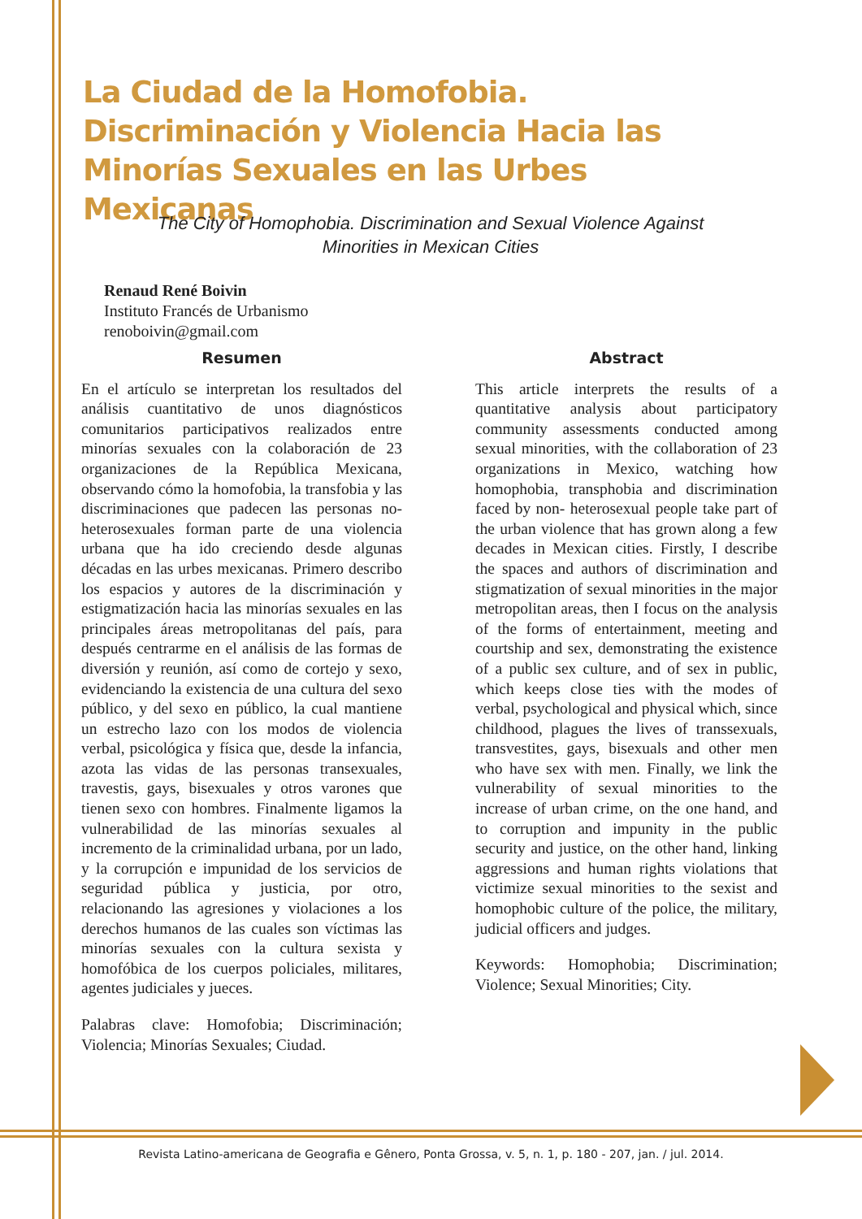La Ciudad de la Homofobia. Discriminación y Violencia Hacia las Minorías Sexuales en las Urbes Mexicanas
The City of Homophobia. Discrimination and Sexual Violence Against Minorities in Mexican Cities
Renaud René Boivin
Instituto Francés de Urbanismo
renoboivin@gmail.com
Resumen
En el artículo se interpretan los resultados del análisis cuantitativo de unos diagnósticos comunitarios participativos realizados entre minorías sexuales con la colaboración de 23 organizaciones de la República Mexicana, observando cómo la homofobia, la transfobia y las discriminaciones que padecen las personas no-heterosexuales forman parte de una violencia urbana que ha ido creciendo desde algunas décadas en las urbes mexicanas. Primero describo los espacios y autores de la discriminación y estigmatización hacia las minorías sexuales en las principales áreas metropolitanas del país, para después centrarme en el análisis de las formas de diversión y reunión, así como de cortejo y sexo, evidenciando la existencia de una cultura del sexo público, y del sexo en público, la cual mantiene un estrecho lazo con los modos de violencia verbal, psicológica y física que, desde la infancia, azota las vidas de las personas transexuales, travestis, gays, bisexuales y otros varones que tienen sexo con hombres. Finalmente ligamos la vulnerabilidad de las minorías sexuales al incremento de la criminalidad urbana, por un lado, y la corrupción e impunidad de los servicios de seguridad pública y justicia, por otro, relacionando las agresiones y violaciones a los derechos humanos de las cuales son víctimas las minorías sexuales con la cultura sexista y homofóbica de los cuerpos policiales, militares, agentes judiciales y jueces.
Palabras clave: Homofobia; Discriminación; Violencia; Minorías Sexuales; Ciudad.
Abstract
This article interprets the results of a quantitative analysis about participatory community assessments conducted among sexual minorities, with the collaboration of 23 organizations in Mexico, watching how homophobia, transphobia and discrimination faced by non- heterosexual people take part of the urban violence that has grown along a few decades in Mexican cities. Firstly, I describe the spaces and authors of discrimination and stigmatization of sexual minorities in the major metropolitan areas, then I focus on the analysis of the forms of entertainment, meeting and courtship and sex, demonstrating the existence of a public sex culture, and of sex in public, which keeps close ties with the modes of verbal, psychological and physical which, since childhood, plagues the lives of transsexuals, transvestites, gays, bisexuals and other men who have sex with men. Finally, we link the vulnerability of sexual minorities to the increase of urban crime, on the one hand, and to corruption and impunity in the public security and justice, on the other hand, linking aggressions and human rights violations that victimize sexual minorities to the sexist and homophobic culture of the police, the military, judicial officers and judges.
Keywords: Homophobia; Discrimination; Violence; Sexual Minorities; City.
Revista Latino-americana de Geografia e Gênero, Ponta Grossa, v. 5, n. 1, p. 180 - 207, jan. / jul. 2014.